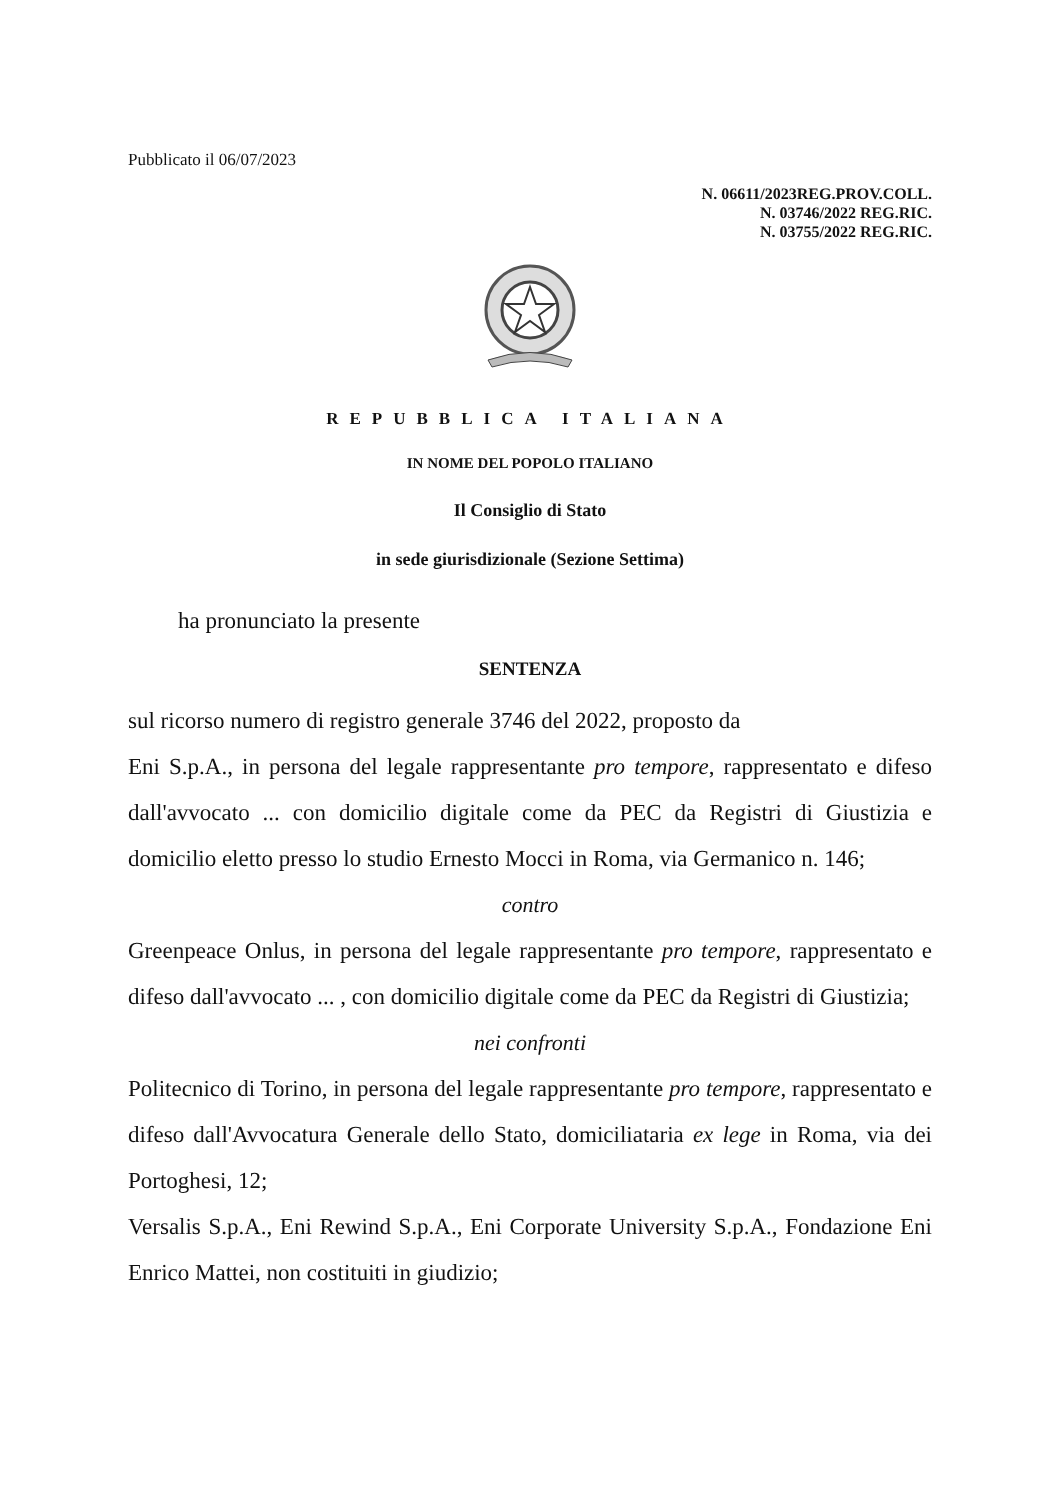Pubblicato il 06/07/2023
N. 06611/2023REG.PROV.COLL.
N. 03746/2022 REG.RIC.
N. 03755/2022 REG.RIC.
REPUBBLICA ITALIANA
IN NOME DEL POPOLO ITALIANO
Il Consiglio di Stato
in sede giurisdizionale (Sezione Settima)
ha pronunciato la presente
SENTENZA
sul ricorso numero di registro generale 3746 del 2022, proposto da
Eni S.p.A., in persona del legale rappresentante pro tempore, rappresentato e difeso dall'avvocato ... con domicilio digitale come da PEC da Registri di Giustizia e domicilio eletto presso lo studio Ernesto Mocci in Roma, via Germanico n. 146;
contro
Greenpeace Onlus, in persona del legale rappresentante pro tempore, rappresentato e difeso dall'avvocato ... , con domicilio digitale come da PEC da Registri di Giustizia;
nei confronti
Politecnico di Torino, in persona del legale rappresentante pro tempore, rappresentato e difeso dall'Avvocatura Generale dello Stato, domiciliataria ex lege in Roma, via dei Portoghesi, 12;
Versalis S.p.A., Eni Rewind S.p.A., Eni Corporate University S.p.A., Fondazione Eni Enrico Mattei, non costituiti in giudizio;